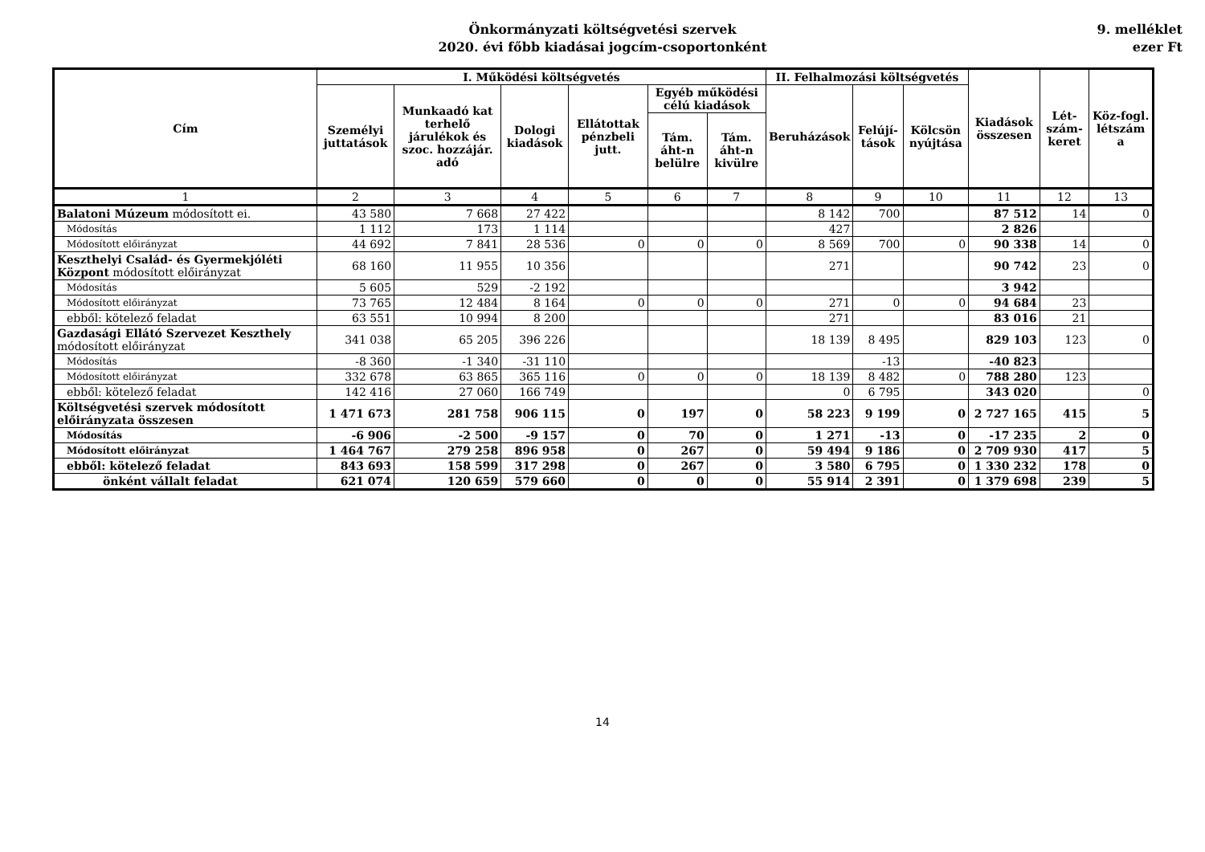Önkormányzati költségvetési szervek
2020. évi főbb kiadásai jogcím-csoportonként
9. melléklet
ezer Ft
| Cím | I. Működési költségvetés | | | | | | II. Felhalmozási költségvetés | | | Kiadások összesen | Lét-szám-keret | Köz-fogl. létszám a |
| --- | --- | --- | --- | --- | --- | --- | --- | --- | --- | --- | --- | --- |
| | Személyi juttatások | Munkaadó kat terhelő járulékok és szoc. hozzájár. adó | Dologi kiadások | Ellátottak pénzbeli jutt. | Egyéb működési célú kiadások | | Beruházások | Felújí-tások | Kölcsön nyújtása | | | |
| | | | | | Tám. áht-n belülre | Tám. áht-n kivülre | | | | | | |
| 1 | 2 | 3 | 4 | 5 | 6 | 7 | 8 | 9 | 10 | 11 | 12 | 13 |
| Balatoni Múzeum módosított ei. | 43 580 | 7 668 | 27 422 | | | | 8 142 | 700 | | 87 512 | 14 | 0 |
| Módosítás | 1 112 | 173 | 1 114 | | | | 427 | | | 2 826 | | |
| Módosított előirányzat | 44 692 | 7 841 | 28 536 | 0 | 0 | 0 | 8 569 | 700 | 0 | 90 338 | 14 | 0 |
| Keszthelyi Család- és Gyermekjóléti Központ módosított előirányzat | 68 160 | 11 955 | 10 356 | | | | 271 | | | 90 742 | 23 | 0 |
| Módosítás | 5 605 | 529 | -2 192 | | | | | | | 3 942 | | |
| Módosított előirányzat | 73 765 | 12 484 | 8 164 | 0 | 0 | 0 | 271 | 0 | 0 | 94 684 | 23 | |
| ebből: kötelező feladat | 63 551 | 10 994 | 8 200 | | | | 271 | | | 83 016 | 21 | |
| Gazdasági Ellátó Szervezet Keszthely módosított előirányzat | 341 038 | 65 205 | 396 226 | | | | 18 139 | 8 495 | | 829 103 | 123 | 0 |
| Módosítás | -8 360 | -1 340 | -31 110 | | | | | -13 | | -40 823 | | |
| Módosított előirányzat | 332 678 | 63 865 | 365 116 | 0 | 0 | 0 | 18 139 | 8 482 | 0 | 788 280 | 123 | |
| ebből: kötelező feladat | 142 416 | 27 060 | 166 749 | | | | 0 | 6 795 | | 343 020 | | 0 |
| Költségvetési szervek módosított előirányzata összesen | 1 471 673 | 281 758 | 906 115 | 0 | 197 | 0 | 58 223 | 9 199 | 0 | 2 727 165 | 415 | 5 |
| Módosítás | -6 906 | -2 500 | -9 157 | 0 | 70 | 0 | 1 271 | -13 | 0 | -17 235 | 2 | 0 |
| Módosított előirányzat | 1 464 767 | 279 258 | 896 958 | 0 | 267 | 0 | 59 494 | 9 186 | 0 | 2 709 930 | 417 | 5 |
| ebből: kötelező feladat | 843 693 | 158 599 | 317 298 | 0 | 267 | 0 | 3 580 | 6 795 | 0 | 1 330 232 | 178 | 0 |
| önként vállalt feladat | 621 074 | 120 659 | 579 660 | 0 | 0 | 0 | 55 914 | 2 391 | 0 | 1 379 698 | 239 | 5 |
14